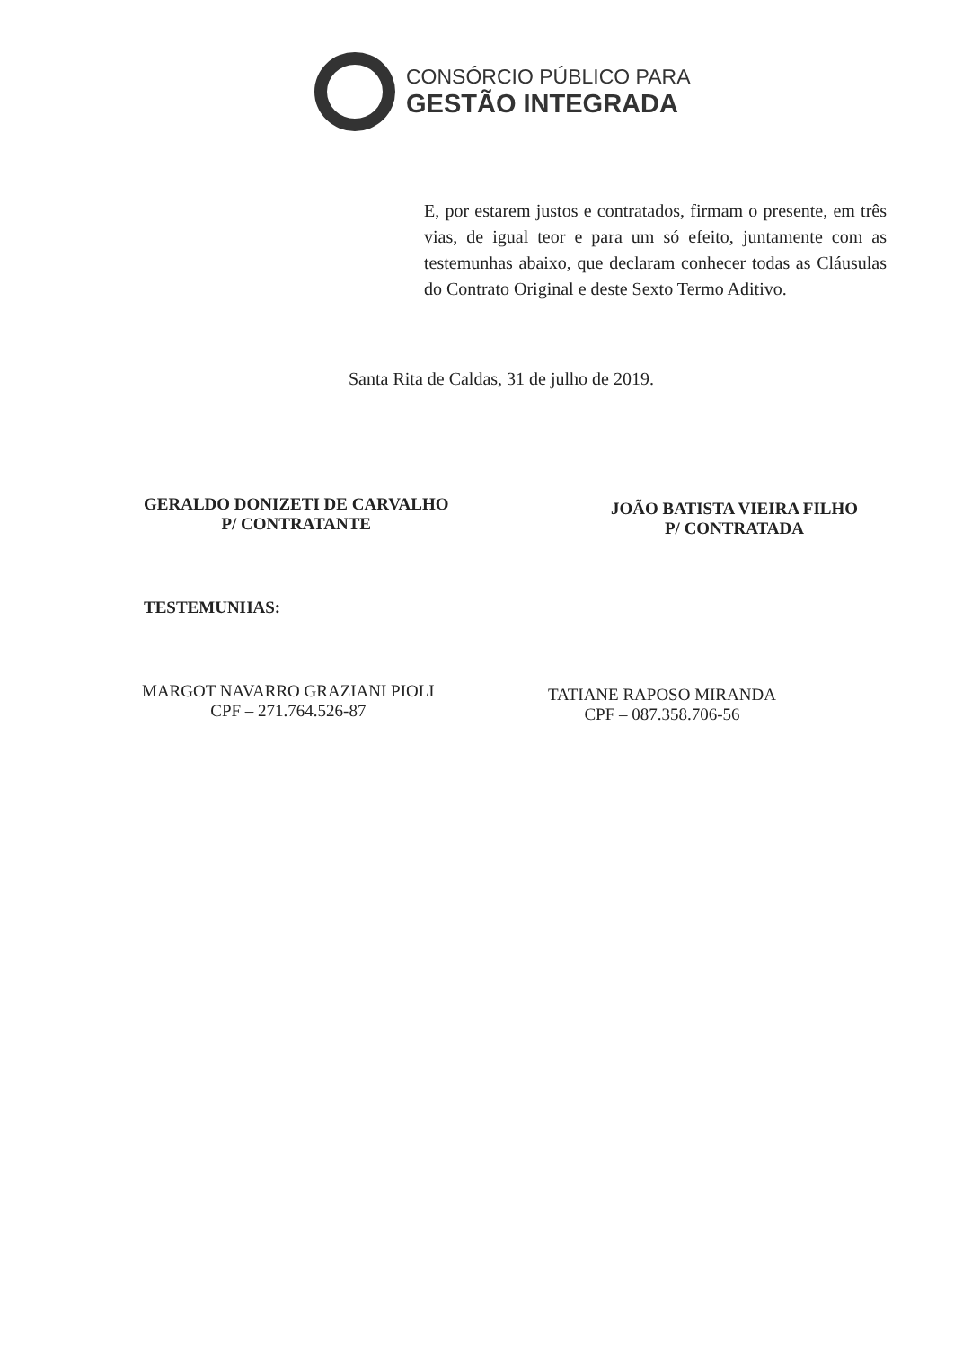CONSÓRCIO PÚBLICO PARA
GESTÃO INTEGRADA
E, por estarem justos e contratados, firmam o presente, em três vias, de igual teor e para um só efeito, juntamente com as testemunhas abaixo, que declaram conhecer todas as Cláusulas do Contrato Original e deste Sexto Termo Aditivo.
Santa Rita de Caldas, 31 de julho de 2019.
GERALDO DONIZETI DE CARVALHO
P/ CONTRATANTE
JOÃO BATISTA VIEIRA FILHO
P/ CONTRATADA
TESTEMUNHAS:
MARGOT NAVARRO GRAZIANI PIOLI
CPF – 271.764.526-87
TATIANE RAPOSO MIRANDA
CPF – 087.358.706-56